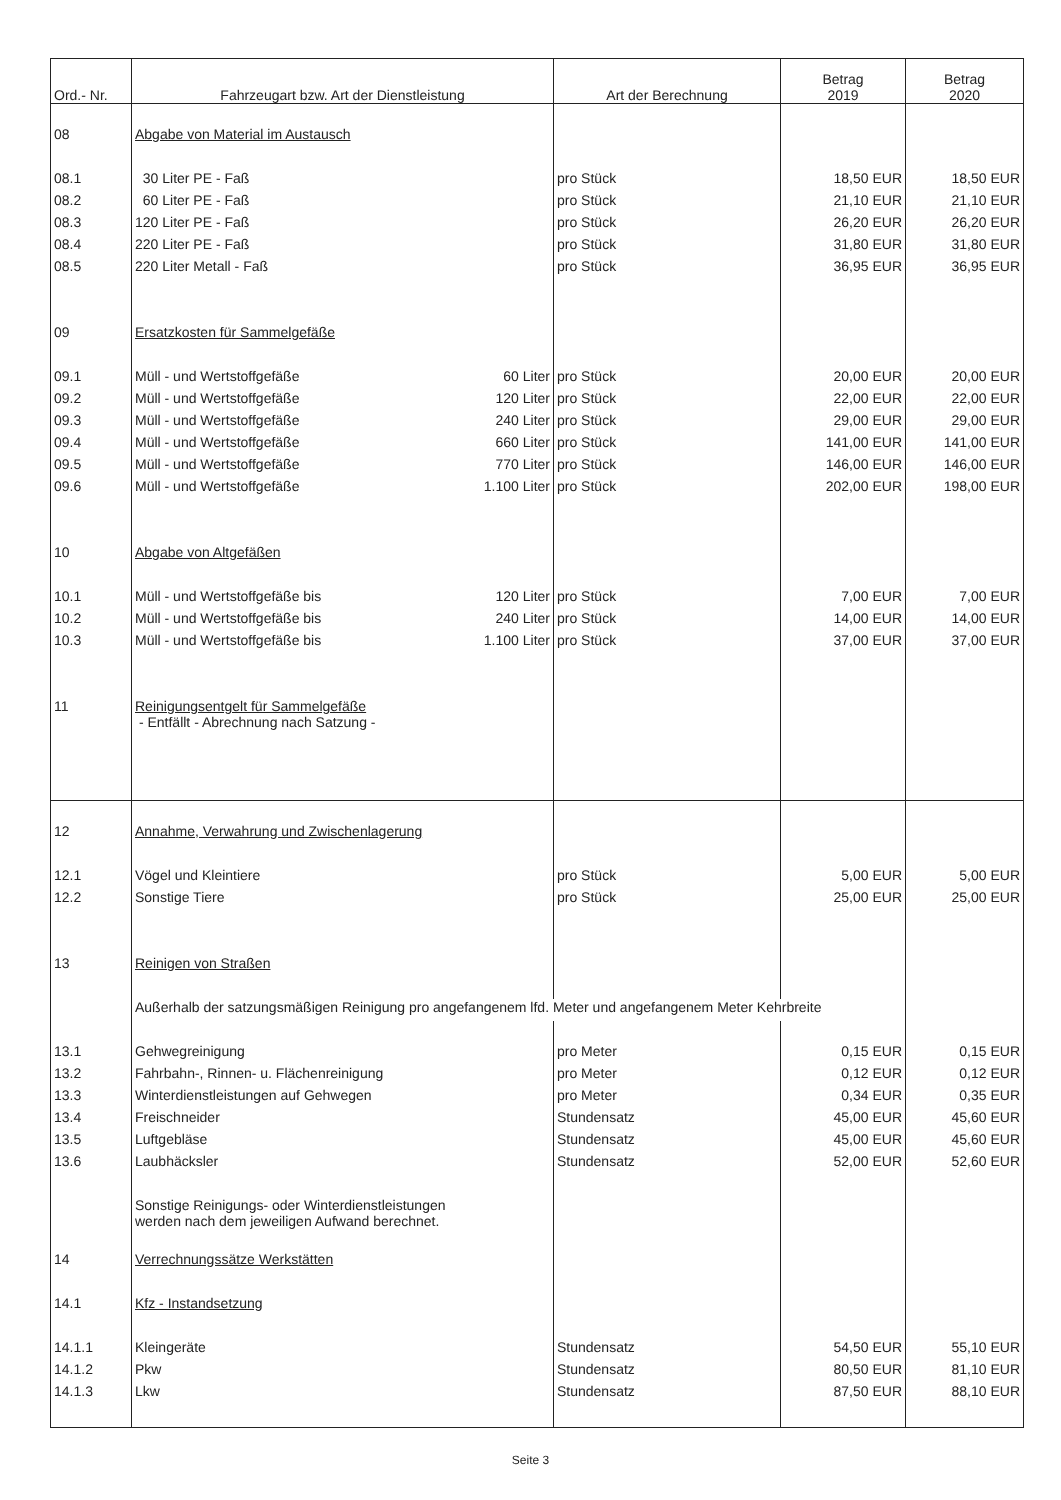| Ord.- Nr. | Fahrzeugart bzw. Art der Dienstleistung | Art der Berechnung | Betrag 2019 | Betrag 2020 |
| --- | --- | --- | --- | --- |
| 08 | Abgabe von Material im Austausch | | | |
| 08.1 | 30 Liter PE - Faß | pro Stück | 18,50 EUR | 18,50 EUR |
| 08.2 | 60 Liter PE - Faß | pro Stück | 21,10 EUR | 21,10 EUR |
| 08.3 | 120 Liter PE - Faß | pro Stück | 26,20 EUR | 26,20 EUR |
| 08.4 | 220 Liter PE - Faß | pro Stück | 31,80 EUR | 31,80 EUR |
| 08.5 | 220 Liter Metall - Faß | pro Stück | 36,95 EUR | 36,95 EUR |
| 09 | Ersatzkosten für Sammelgefäße | | | |
| 09.1 | Müll - und Wertstoffgefäße 60 Liter | pro Stück | 20,00 EUR | 20,00 EUR |
| 09.2 | Müll - und Wertstoffgefäße 120 Liter | pro Stück | 22,00 EUR | 22,00 EUR |
| 09.3 | Müll - und Wertstoffgefäße 240 Liter | pro Stück | 29,00 EUR | 29,00 EUR |
| 09.4 | Müll - und Wertstoffgefäße 660 Liter | pro Stück | 141,00 EUR | 141,00 EUR |
| 09.5 | Müll - und Wertstoffgefäße 770 Liter | pro Stück | 146,00 EUR | 146,00 EUR |
| 09.6 | Müll - und Wertstoffgefäße 1.100 Liter | pro Stück | 202,00 EUR | 198,00 EUR |
| 10 | Abgabe von Altgefäßen | | | |
| 10.1 | Müll - und Wertstoffgefäße bis 120 Liter | pro Stück | 7,00 EUR | 7,00 EUR |
| 10.2 | Müll - und Wertstoffgefäße bis 240 Liter | pro Stück | 14,00 EUR | 14,00 EUR |
| 10.3 | Müll - und Wertstoffgefäße bis 1.100 Liter | pro Stück | 37,00 EUR | 37,00 EUR |
| 11 | Reinigungsentgelt für Sammelgefäße - Entfällt - Abrechnung nach Satzung - | | | |
| 12 | Annahme, Verwahrung und Zwischenlagerung | | | |
| 12.1 | Vögel und Kleintiere | pro Stück | 5,00 EUR | 5,00 EUR |
| 12.2 | Sonstige Tiere | pro Stück | 25,00 EUR | 25,00 EUR |
| 13 | Reinigen von Straßen | | | |
| | Außerhalb der satzungsmäßigen Reinigung pro angefangenem lfd. Meter und angefangenem Meter Kehrbreite | | | |
| 13.1 | Gehwegreinigung | pro Meter | 0,15 EUR | 0,15 EUR |
| 13.2 | Fahrbahn-, Rinnen- u. Flächenreinigung | pro Meter | 0,12 EUR | 0,12 EUR |
| 13.3 | Winterdienstleistungen auf Gehwegen | pro Meter | 0,34 EUR | 0,35 EUR |
| 13.4 | Freischneider | Stundensatz | 45,00 EUR | 45,60 EUR |
| 13.5 | Luftgebläse | Stundensatz | 45,00 EUR | 45,60 EUR |
| 13.6 | Laubhäcksler | Stundensatz | 52,00 EUR | 52,60 EUR |
| | Sonstige Reinigungs- oder Winterdienstleistungen werden nach dem jeweiligen Aufwand berechnet. | | | |
| 14 | Verrechnungssätze Werkstätten | | | |
| 14.1 | Kfz - Instandsetzung | | | |
| 14.1.1 | Kleingeräte | Stundensatz | 54,50 EUR | 55,10 EUR |
| 14.1.2 | Pkw | Stundensatz | 80,50 EUR | 81,10 EUR |
| 14.1.3 | Lkw | Stundensatz | 87,50 EUR | 88,10 EUR |
Seite 3